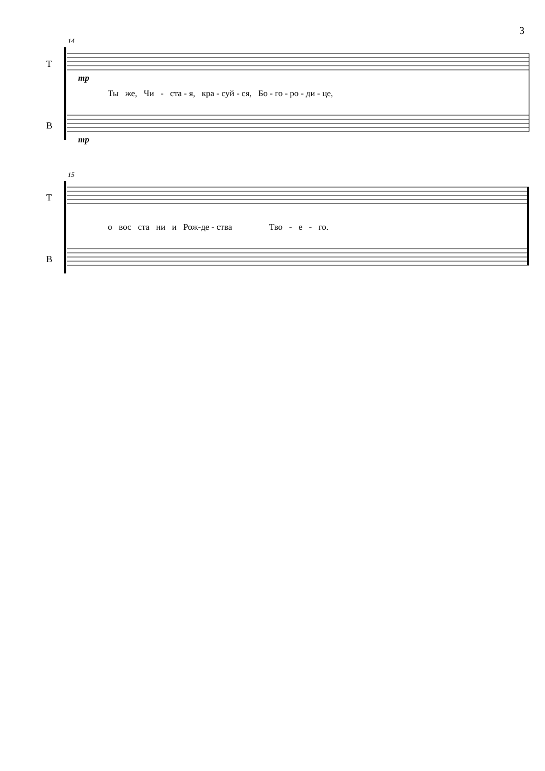3
14
T
mp
Ты же, Чи - ста - я, кра - суй - ся, Бо - го - ро - ди - це,
B
mp
15
T
о вос ста ни и Рож-де - ства Тво - е - го.
B